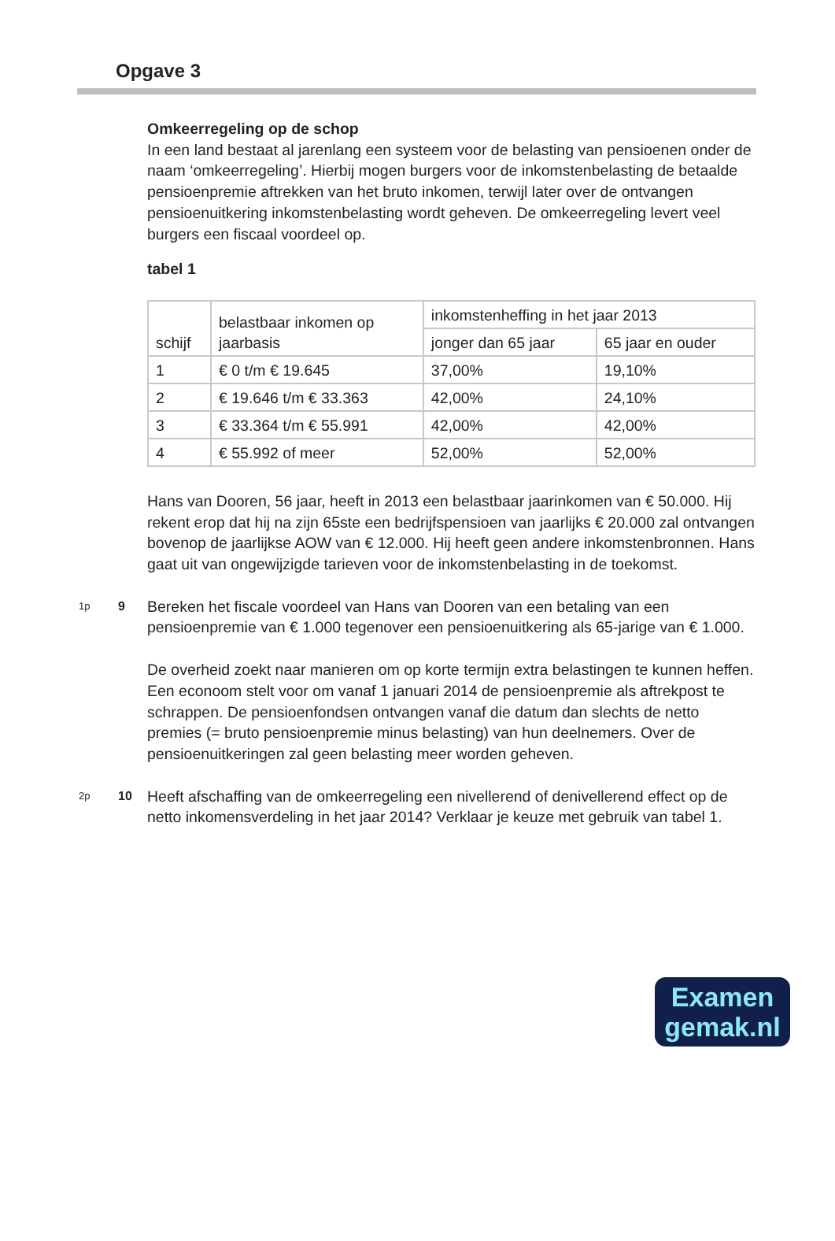Opgave 3
Omkeerregeling op de schop
In een land bestaat al jarenlang een systeem voor de belasting van pensioenen onder de naam ‘omkeerregeling’. Hierbij mogen burgers voor de inkomstenbelasting de betaalde pensioenpremie aftrekken van het bruto inkomen, terwijl later over de ontvangen pensioenuitkering inkomstenbelasting wordt geheven. De omkeerregeling levert veel burgers een fiscaal voordeel op.
tabel 1
| schijf | belastbaar inkomen op jaarbasis | inkomstenheffing in het jaar 2013 | |
| | | jonger dan 65 jaar | 65 jaar en ouder |
| 1 | € 0 t/m € 19.645 | 37,00% | 19,10% |
| 2 | € 19.646 t/m € 33.363 | 42,00% | 24,10% |
| 3 | € 33.364 t/m € 55.991 | 42,00% | 42,00% |
| 4 | € 55.992 of meer | 52,00% | 52,00% |
Hans van Dooren, 56 jaar, heeft in 2013 een belastbaar jaarinkomen van € 50.000. Hij rekent erop dat hij na zijn 65ste een bedrijfspensioen van jaarlijks € 20.000 zal ontvangen bovenop de jaarlijkse AOW van € 12.000. Hij heeft geen andere inkomstenbronnen. Hans gaat uit van ongewijzigde tarieven voor de inkomstenbelasting in de toekomst.
1p
9
Bereken het fiscale voordeel van Hans van Dooren van een betaling van een pensioenpremie van € 1.000 tegenover een pensioenuitkering als 65-jarige van € 1.000.
De overheid zoekt naar manieren om op korte termijn extra belastingen te kunnen heffen. Een econoom stelt voor om vanaf 1 januari 2014 de pensioenpremie als aftrekpost te schrappen. De pensioenfondsen ontvangen vanaf die datum dan slechts de netto premies (= bruto pensioenpremie minus belasting) van hun deelnemers. Over de pensioenuitkeringen zal geen belasting meer worden geheven.
2p
10
Heeft afschaffing van de omkeerregeling een nivellerend of denivellerend effect op de netto inkomensverdeling in het jaar 2014? Verklaar je keuze met gebruik van tabel 1.
Examen
gemak.nl